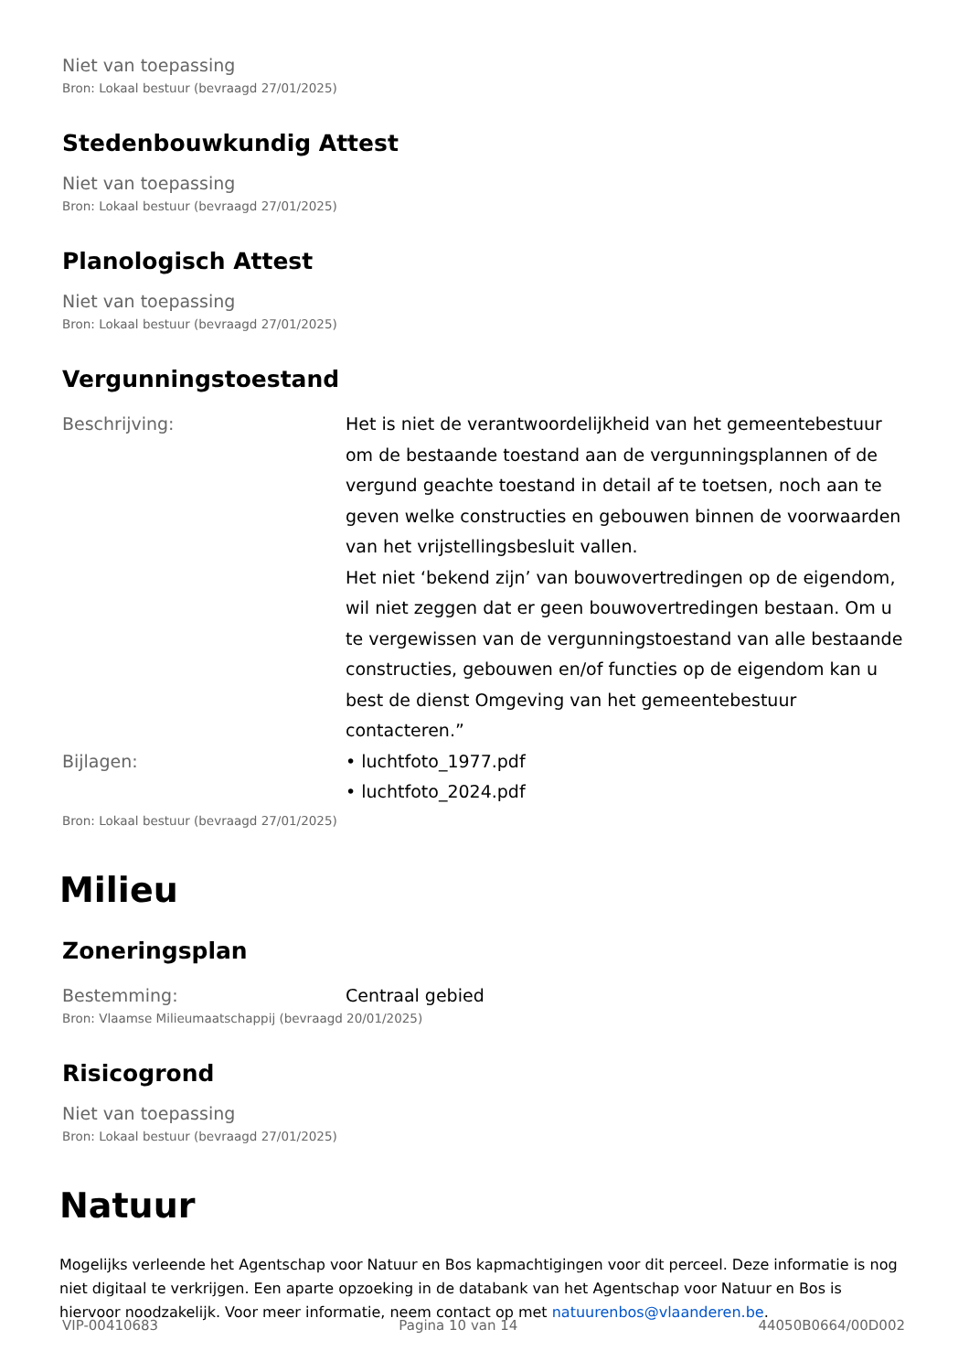Niet van toepassing
Bron: Lokaal bestuur (bevraagd 27/01/2025)
Stedenbouwkundig Attest
Niet van toepassing
Bron: Lokaal bestuur (bevraagd 27/01/2025)
Planologisch Attest
Niet van toepassing
Bron: Lokaal bestuur (bevraagd 27/01/2025)
Vergunningstoestand
Beschrijving: Het is niet de verantwoordelijkheid van het gemeentebestuur om de bestaande toestand aan de vergunningsplannen of de vergund geachte toestand in detail af te toetsen, noch aan te geven welke constructies en gebouwen binnen de voorwaarden van het vrijstellingsbesluit vallen.
Het niet ‘bekend zijn’ van bouwovertredingen op de eigendom, wil niet zeggen dat er geen bouwovertredingen bestaan. Om u te vergewissen van de vergunningstoestand van alle bestaande constructies, gebouwen en/of functies op de eigendom kan u best de dienst Omgeving van het gemeentebestuur contacteren.”
Bijlagen: • luchtfoto_1977.pdf
• luchtfoto_2024.pdf
Bron: Lokaal bestuur (bevraagd 27/01/2025)
Milieu
Zoneringsplan
Bestemming: Centraal gebied
Bron: Vlaamse Milieumaatschappij (bevraagd 20/01/2025)
Risicogrond
Niet van toepassing
Bron: Lokaal bestuur (bevraagd 27/01/2025)
Natuur
Mogelijks verleende het Agentschap voor Natuur en Bos kapmachtigingen voor dit perceel. Deze informatie is nog niet digitaal te verkrijgen. Een aparte opzoeking in de databank van het Agentschap voor Natuur en Bos is hiervoor noodzakelijk. Voor meer informatie, neem contact op met natuurenbos@vlaanderen.be.
VIP-00410683 Pagina 10 van 14 44050B0664/00D002